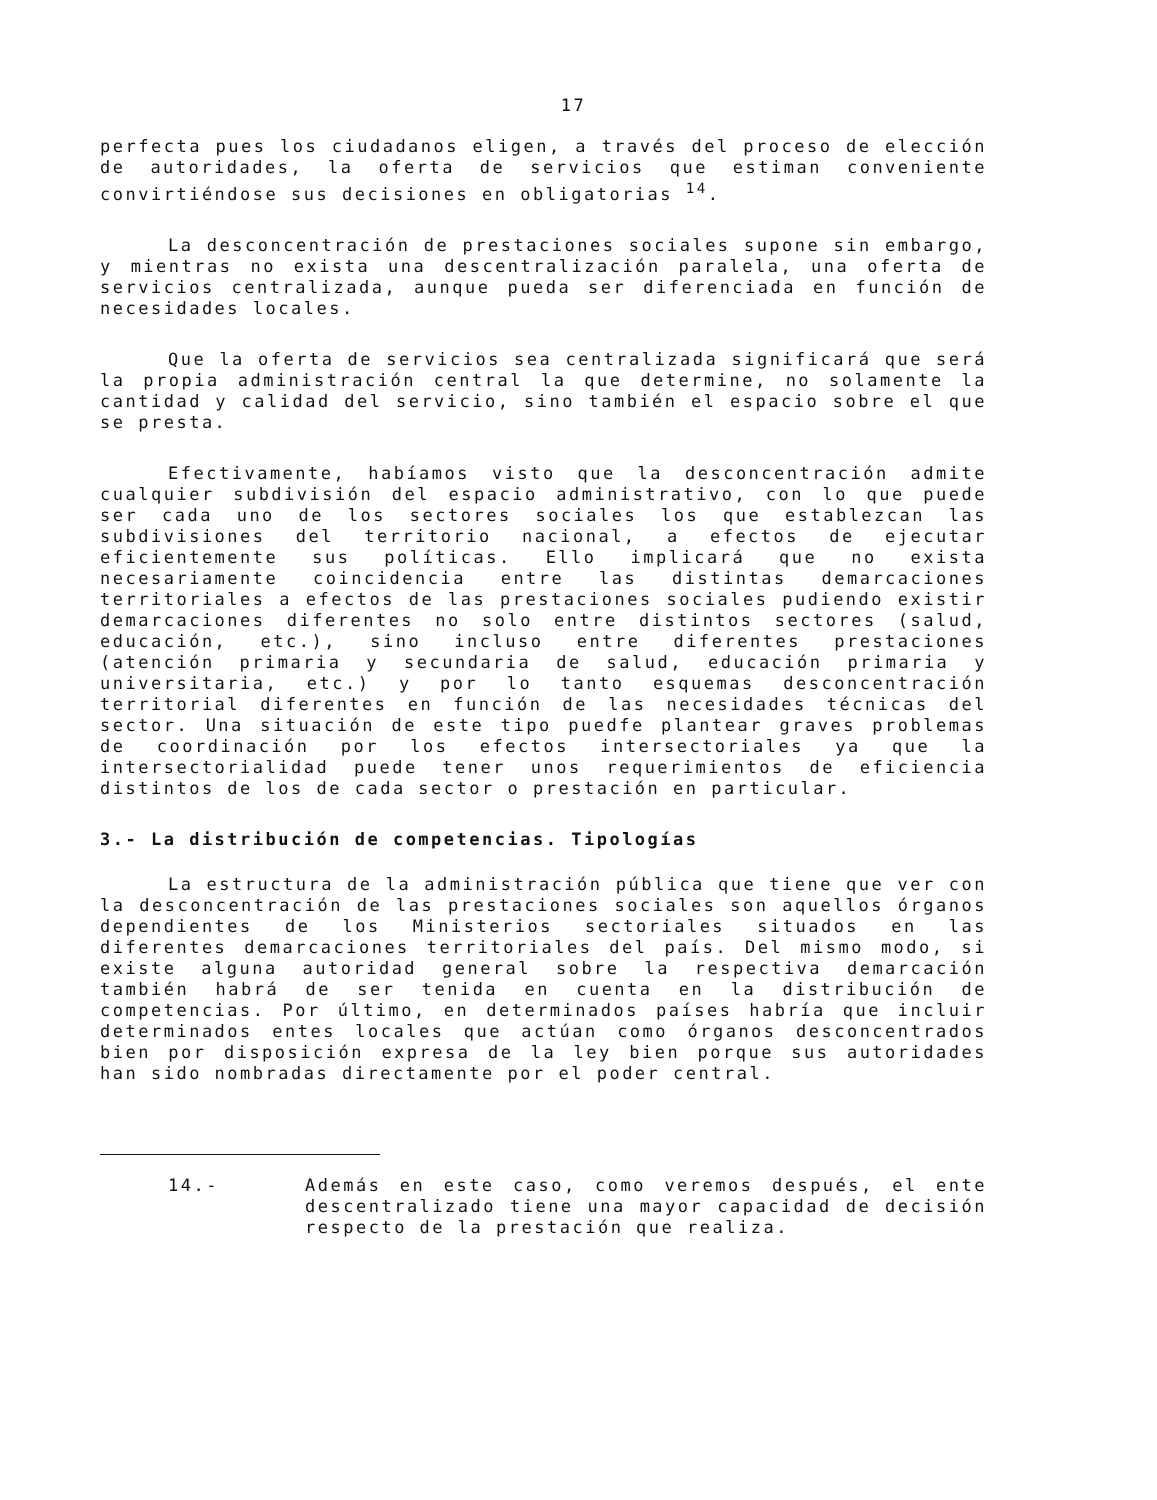17
perfecta pues los ciudadanos eligen, a través del proceso de elección de autoridades, la oferta de servicios que estiman conveniente convirtiéndose sus decisiones en obligatorias <sup>14</sup>.
La desconcentración de prestaciones sociales supone sin embargo, y mientras no exista una descentralización paralela, una oferta de servicios centralizada, aunque pueda ser diferenciada en función de necesidades locales.
Que la oferta de servicios sea centralizada significará que será la propia administración central la que determine, no solamente la cantidad y calidad del servicio, sino también el espacio sobre el que se presta.
Efectivamente, habíamos visto que la desconcentración admite cualquier subdivisión del espacio administrativo, con lo que puede ser cada uno de los sectores sociales los que establezcan las subdivisiones del territorio nacional, a efectos de ejecutar eficientemente sus políticas. Ello implicará que no exista necesariamente coincidencia entre las distintas demarcaciones territoriales a efectos de las prestaciones sociales pudiendo existir demarcaciones diferentes no solo entre distintos sectores (salud, educación, etc.), sino incluso entre diferentes prestaciones (atención primaria y secundaria de salud, educación primaria y universitaria, etc.) y por lo tanto esquemas desconcentración territorial diferentes en función de las necesidades técnicas del sector. Una situación de este tipo puedfe plantear graves problemas de coordinación por los efectos intersectoriales ya que la intersectorialidad puede tener unos requerimientos de eficiencia distintos de los de cada sector o prestación en particular.
3.- La distribución de competencias. Tipologías
La estructura de la administración pública que tiene que ver con la desconcentración de las prestaciones sociales son aquellos órganos dependientes de los Ministerios sectoriales situados en las diferentes demarcaciones territoriales del país. Del mismo modo, si existe alguna autoridad general sobre la respectiva demarcación también habrá de ser tenida en cuenta en la distribución de competencias. Por último, en determinados países habría que incluir determinados entes locales que actúan como órganos desconcentrados bien por disposición expresa de la ley bien porque sus autoridades han sido nombradas directamente por el poder central.
14.- Además en este caso, como veremos después, el ente descentralizado tiene una mayor capacidad de decisión respecto de la prestación que realiza.